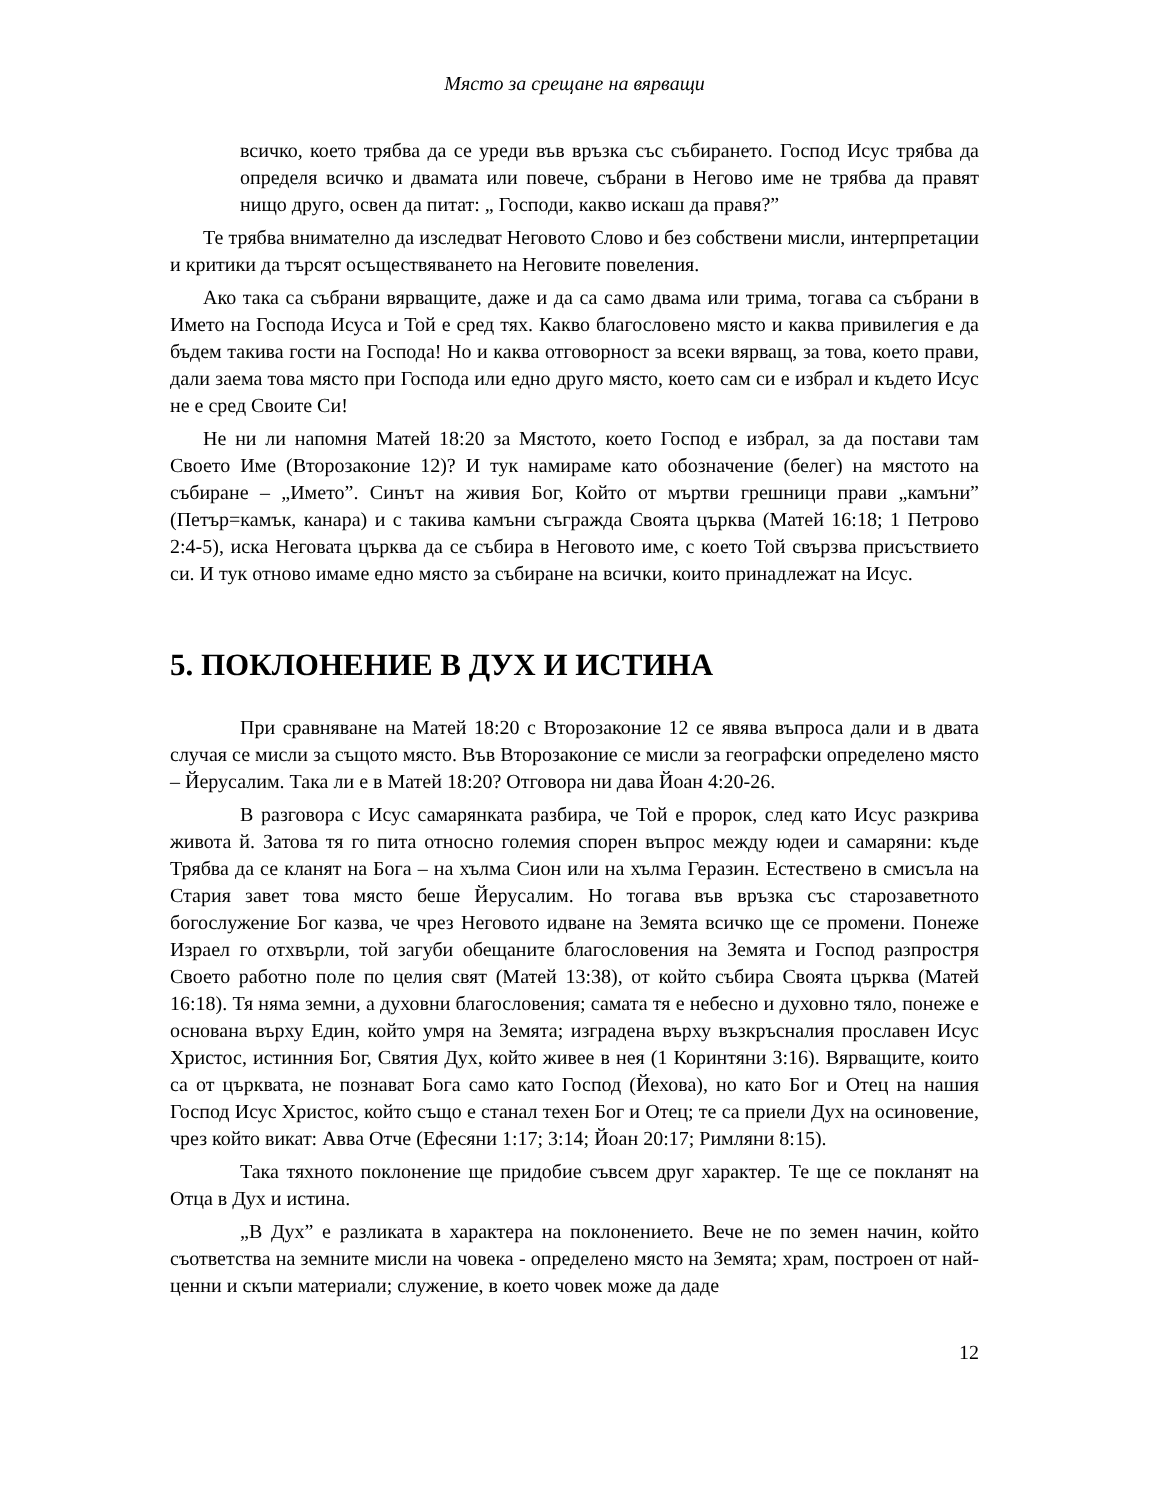Място за срещане на вярващи
всичко, което трябва да се уреди във връзка със събирането. Господ Исус трябва да определя всичко и двамата или повече, събрани в Негово име не трябва да правят нищо друго, освен да питат: „ Господи, какво искаш да правя?”
Те трябва внимателно да изследват Неговото Слово и без собствени мисли, интерпретации и критики да търсят осъществяването на Неговите повеления.
Ако така са събрани вярващите, даже и да са само двама или трима, тогава са събрани в Името на Господа Исуса и Той е сред тях. Какво благословено място и каква привилегия е да бъдем такива гости на Господа! Но и каква отговорност за всеки вярващ, за това, което прави, дали заема това място при Господа или едно друго място, което сам си е избрал и където Исус не е сред Своите Си!
Не ни ли напомня Матей 18:20 за Мястото, което Господ е избрал, за да постави там Своето Име (Второзаконие 12)? И тук намираме като обозначение (белег) на мястото на събиране – „Името”. Синът на живия Бог, Който от мъртви грешници прави „камъни” (Петър=камък, канара) и с такива камъни съгражда Своята църква (Матей 16:18; 1 Петрово 2:4-5), иска Неговата църква да се събира в Неговото име, с което Той свързва присъствието си. И тук отново имаме едно място за събиране на всички, които принадлежат на Исус.
5. ПОКЛОНЕНИЕ В ДУХ И ИСТИНА
При сравняване на Матей 18:20 с Второзаконие 12 се явява въпроса дали и в двата случая се мисли за същото място. Във Второзаконие се мисли за географски определено място – Йерусалим. Така ли е в Матей 18:20? Отговора ни дава Йоан 4:20-26.
В разговора с Исус самарянката разбира, че Той е пророк, след като Исус разкрива живота й. Затова тя го пита относно големия спорен въпрос между юдеи и самаряни: къде Трябва да се кланят на Бога – на хълма Сион или на хълма Геразин. Естествено в смисъла на Стария завет това място беше Йерусалим. Но тогава във връзка със старозаветното богослужение Бог казва, че чрез Неговото идване на Земята всичко ще се промени. Понеже Израел го отхвърли, той загуби обещаните благословения на Земята и Господ разпростря Своето работно поле по целия свят (Матей 13:38), от който събира Своята църква (Матей 16:18). Тя няма земни, а духовни благословения; самата тя е небесно и духовно тяло, понеже е основана върху Един, който умря на Земята; изградена върху възкръсналия прославен Исус Христос, истинния Бог, Святия Дух, който живее в нея (1 Коринтяни 3:16). Вярващите, които са от църквата, не познават Бога само като Господ (Йехова), но като Бог и Отец на нашия Господ Исус Христос, който също е станал техен Бог и Отец; те са приели Дух на осиновение, чрез който викат: Авва Отче (Ефесяни 1:17; 3:14; Йоан 20:17; Римляни 8:15).
Така тяхното поклонение ще придобие съвсем друг характер. Те ще се покланят на Отца в Дух и истина.
„В Дух” е разликата в характера на поклонението. Вече не по земен начин, който съответства на земните мисли на човека - определено място на Земята; храм, построен от най-ценни и скъпи материали; служение, в което човек може да даде
12